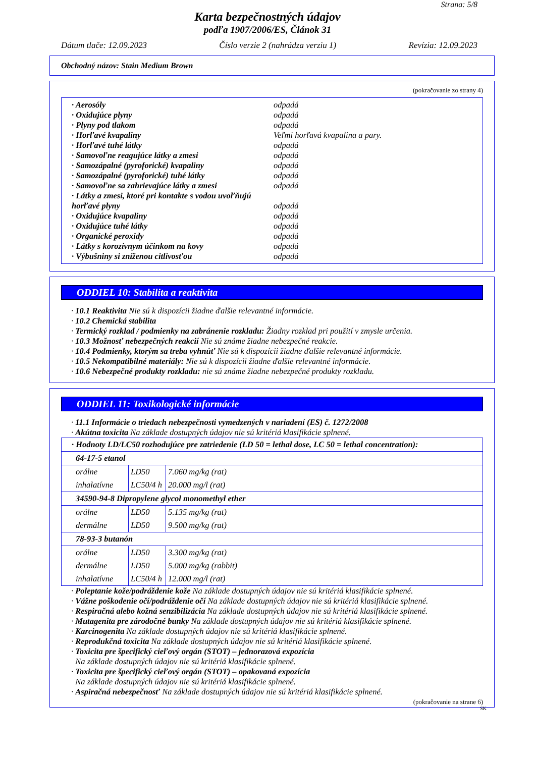Strana: 5/8
Karta bezpečnostných údajov
podľa 1907/2006/ES, Článok 31
Dátum tlače: 12.09.2023 Číslo verzie 2 (nahrádza verziu 1) Revízia: 12.09.2023
Obchodný názov: Stain Medium Brown
(pokračovanie zo strany 4)
· Aerosóly odpadá
· Oxidujúce plyny odpadá
· Plyny pod tlakom odpadá
· Horľavé kvapaliny Veľmi horľavá kvapalina a pary.
· Horľavé tuhé látky odpadá
· Samovoľne reagujúce látky a zmesi odpadá
· Samozápalné (pyroforické) kvapaliny odpadá
· Samozápalné (pyroforické) tuhé látky odpadá
· Samovoľne sa zahrievajúce látky a zmesi odpadá
· Látky a zmesi, ktoré pri kontakte s vodou uvoľňujú horľavé plyny odpadá
· Oxidujúce kvapaliny odpadá
· Oxidujúce tuhé látky odpadá
· Organické peroxidy odpadá
· Látky s korozívnym účinkom na kovy odpadá
· Výbušniny si zníženou citlivosťou odpadá
ODDIEL 10: Stabilita a reaktivita
· 10.1 Reaktivita Nie sú k dispozícii žiadne ďalšie relevantné informácie.
· 10.2 Chemická stabilita
· Termický rozklad / podmienky na zabránenie rozkladu: Žiadny rozklad pri použití v zmysle určenia.
· 10.3 Možnosť nebezpečných reakcií Nie sú známe žiadne nebezpečné reakcie.
· 10.4 Podmienky, ktorým sa treba vyhnúť Nie sú k dispozícii žiadne ďalšie relevantné informácie.
· 10.5 Nekompatibilné materiály: Nie sú k dispozícii žiadne ďalšie relevantné informácie.
· 10.6 Nebezpečné produkty rozkladu: nie sú známe žiadne nebezpečné produkty rozkladu.
ODDIEL 11: Toxikologické informácie
· 11.1 Informácie o triedach nebezpečnosti vymedzených v nariadení (ES) č. 1272/2008
· Akútna toxicita Na základe dostupných údajov nie sú kritériá klasifikácie splnené.
| · Hodnoty LD/LC50 rozhodujúce pre zatriedenie (LD 50 = lethal dose, LC 50 = lethal concentration): | | |
| 64-17-5 etanol | | |
| orálne | LD50 | 7.060 mg/kg (rat) |
| inhalatívne | LC50/4 h | 20.000 mg/l (rat) |
| 34590-94-8 Dipropylene glycol monomethyl ether | | |
| orálne | LD50 | 5.135 mg/kg (rat) |
| dermálne | LD50 | 9.500 mg/kg (rat) |
| 78-93-3 butanón | | |
| orálne | LD50 | 3.300 mg/kg (rat) |
| dermálne | LD50 | 5.000 mg/kg (rabbit) |
| inhalatívne | LC50/4 h | 12.000 mg/l (rat) |
· Poleptanie kože/podráždenie kože Na základe dostupných údajov nie sú kritériá klasifikácie splnené.
· Vážne poškodenie očí/podráždenie očí Na základe dostupných údajov nie sú kritériá klasifikácie splnené.
· Respiračná alebo kožná senzibilizácia Na základe dostupných údajov nie sú kritériá klasifikácie splnené.
· Mutagenita pre zárodočné bunky Na základe dostupných údajov nie sú kritériá klasifikácie splnené.
· Karcinogenita Na základe dostupných údajov nie sú kritériá klasifikácie splnené.
· Reprodukčná toxicita Na základe dostupných údajov nie sú kritériá klasifikácie splnené.
· Toxicita pre špecifický cieľový orgán (STOT) – jednorazová expozícia
Na základe dostupných údajov nie sú kritériá klasifikácie splnené.
· Toxicita pre špecifický cieľový orgán (STOT) – opakovaná expozícia
Na základe dostupných údajov nie sú kritériá klasifikácie splnené.
· Aspiračná nebezpečnosť Na základe dostupných údajov nie sú kritériá klasifikácie splnené.
(pokračovanie na strane 6)
SK